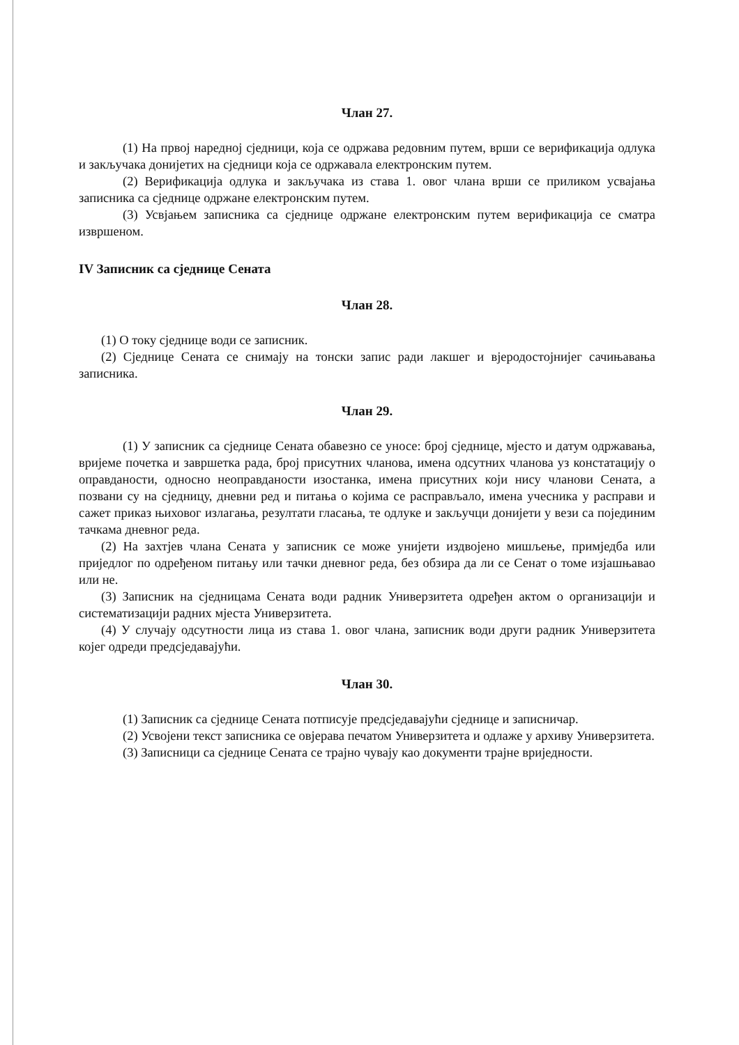Члан 27.
(1) На првој наредној сједници, која се одржава редовним путем, врши се верификација одлука и закључака донијетих на сједници која се одржавала електронским путем.
(2) Верификација одлука и закључака из става 1. овог члана врши се приликом усвајања записника са сједнице одржане електронским путем.
(3) Усвјањем записника са сједнице одржане електронским путем верификација се сматра извршеном.
IV Записник са сједнице Сената
Члан 28.
(1) О току сједнице води се записник.
(2) Сједнице Сената се снимају на тонски запис ради лакшег и вјеродостојнијег сачињавања записника.
Члан 29.
(1) У записник са сједнице Сената обавезно се уносе: број сједнице, мјесто и датум одржавања, вријеме почетка и завршетка рада, број присутних чланова, имена одсутних чланова уз констатацију о оправданости, односно неоправданости изостанка, имена присутних који нису чланови Сената, а позвани су на сједницу, дневни ред и питања о којима се расправљало, имена учесника у расправи и сажет приказ њиховог излагања, резултати гласања, те одлуке и закључци донијети у вези са појединим тачкама дневног реда.
(2) На захтјев члана Сената у записник се може унијети издвојено мишљење, примједба или приједлог по одређеном питању или тачки дневног реда, без обзира да ли се Сенат о томе изјашњавао или не.
(3) Записник на сједницама Сената води радник Универзитета одређен актом о организацији и систематизацији радних мјеста Универзитета.
(4) У случају одсутности лица из става 1. овог члана, записник води други радник Универзитета којег одреди предсједавајући.
Члан 30.
(1) Записник са сједнице Сената потписује предсједавајући сједнице и записничар.
(2) Усвојени текст записника се овјерава печатом Универзитета и одлаже у архиву Универзитета.
(3) Записници са сједнице Сената се трајно чувају као документи трајне вриједности.